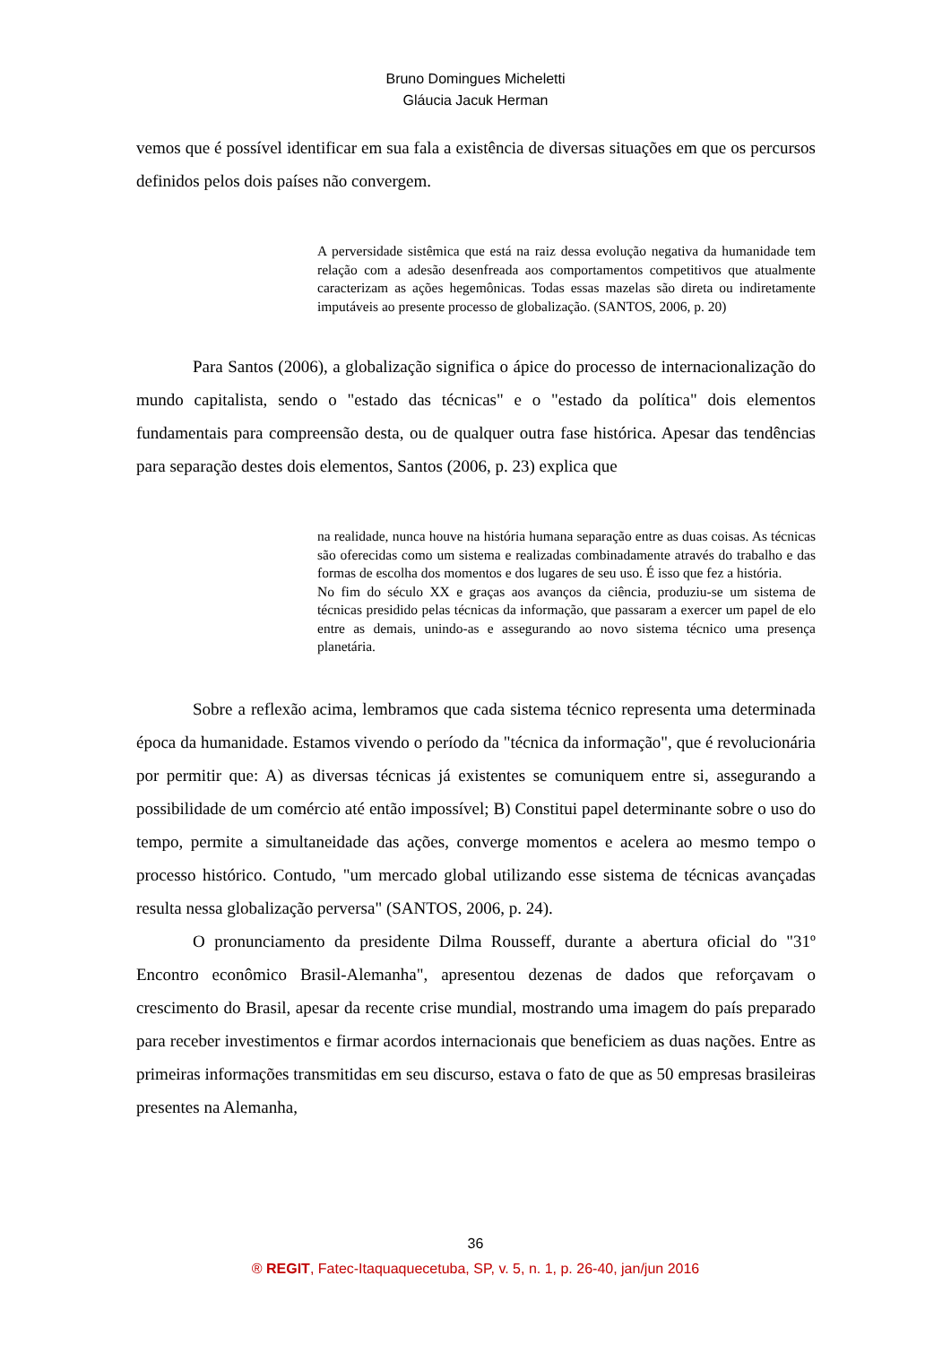Bruno Domingues Micheletti
Gláucia Jacuk Herman
vemos que é possível identificar em sua fala a existência de diversas situações em que os percursos definidos pelos dois países não convergem.
A perversidade sistêmica que está na raiz dessa evolução negativa da humanidade tem relação com a adesão desenfreada aos comportamentos competitivos que atualmente caracterizam as ações hegemônicas. Todas essas mazelas são direta ou indiretamente imputáveis ao presente processo de globalização. (SANTOS, 2006, p. 20)
Para Santos (2006), a globalização significa o ápice do processo de internacionalização do mundo capitalista, sendo o "estado das técnicas" e o "estado da política" dois elementos fundamentais para compreensão desta, ou de qualquer outra fase histórica. Apesar das tendências para separação destes dois elementos, Santos (2006, p. 23) explica que
na realidade, nunca houve na história humana separação entre as duas coisas. As técnicas são oferecidas como um sistema e realizadas combinadamente através do trabalho e das formas de escolha dos momentos e dos lugares de seu uso. É isso que fez a história.
No fim do século XX e graças aos avanços da ciência, produziu-se um sistema de técnicas presidido pelas técnicas da informação, que passaram a exercer um papel de elo entre as demais, unindo-as e assegurando ao novo sistema técnico uma presença planetária.
Sobre a reflexão acima, lembramos que cada sistema técnico representa uma determinada época da humanidade. Estamos vivendo o período da "técnica da informação", que é revolucionária por permitir que: A) as diversas técnicas já existentes se comuniquem entre si, assegurando a possibilidade de um comércio até então impossível; B) Constitui papel determinante sobre o uso do tempo, permite a simultaneidade das ações, converge momentos e acelera ao mesmo tempo o processo histórico. Contudo, "um mercado global utilizando esse sistema de técnicas avançadas resulta nessa globalização perversa" (SANTOS, 2006, p. 24).
O pronunciamento da presidente Dilma Rousseff, durante a abertura oficial do "31º Encontro econômico Brasil-Alemanha", apresentou dezenas de dados que reforçavam o crescimento do Brasil, apesar da recente crise mundial, mostrando uma imagem do país preparado para receber investimentos e firmar acordos internacionais que beneficiem as duas nações. Entre as primeiras informações transmitidas em seu discurso, estava o fato de que as 50 empresas brasileiras presentes na Alemanha,
36
® REGIT, Fatec-Itaquaquecetuba, SP, v. 5, n. 1, p. 26-40, jan/jun 2016